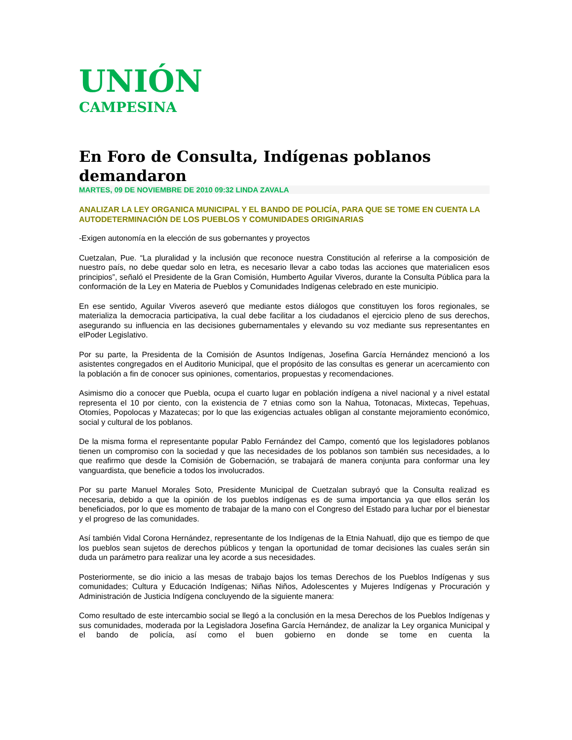UNIÓN
CAMPESINA
En Foro de Consulta, Indígenas poblanos demandaron
MARTES, 09 DE NOVIEMBRE DE 2010 09:32 LINDA ZAVALA
ANALIZAR LA LEY ORGANICA MUNICIPAL Y EL BANDO DE POLICÍA, PARA QUE SE TOME EN CUENTA LA AUTODETERMINACIÓN DE LOS PUEBLOS Y COMUNIDADES ORIGINARIAS
-Exigen autonomía en la elección de sus gobernantes y proyectos
Cuetzalan, Pue. “La pluralidad y la inclusión que reconoce nuestra Constitución al referirse a la composición de nuestro país, no debe quedar solo en letra, es necesario llevar a cabo todas las acciones que materialicen esos principios”, señaló el Presidente de la Gran Comisión, Humberto Aguilar Viveros, durante la Consulta Pública para la conformación de la Ley en Materia de Pueblos y Comunidades Indígenas celebrado en este municipio.
En ese sentido, Aguilar Viveros aseveró que mediante estos diálogos que constituyen los foros regionales, se materializa la democracia participativa, la cual debe facilitar a los ciudadanos el ejercicio pleno de sus derechos, asegurando su influencia en las decisiones gubernamentales y elevando su voz mediante sus representantes en elPoder Legislativo.
Por su parte, la Presidenta de la Comisión de Asuntos Indígenas, Josefina García Hernández mencionó a los asistentes congregados en el Auditorio Municipal, que el propósito de las consultas es generar un acercamiento con la población a fin de conocer sus opiniones, comentarios, propuestas y recomendaciones.
Asimismo dio a conocer que Puebla, ocupa el cuarto lugar en población indígena a nivel nacional y a nivel estatal representa el 10 por ciento, con la existencia de 7 etnias como son la Nahua, Totonacas, Mixtecas, Tepehuas, Otomíes, Popolocas y Mazatecas; por lo que las exigencias actuales obligan al constante mejoramiento económico, social y cultural de los poblanos.
De la misma forma el representante popular Pablo Fernández del Campo, comentó que los legisladores poblanos tienen un compromiso con la sociedad y que las necesidades de los poblanos son también sus necesidades, a lo que reafirmo que desde la Comisión de Gobernación, se trabajará de manera conjunta para conformar una ley vanguardista, que beneficie a todos los involucrados.
Por su parte Manuel Morales Soto, Presidente Municipal de Cuetzalan subrayó que la Consulta realizad es necesaria, debido a que la opinión de los pueblos indígenas es de suma importancia ya que ellos serán los beneficiados, por lo que es momento de trabajar de la mano con el Congreso del Estado para luchar por el bienestar y el progreso de las comunidades.
Así también Vidal Corona Hernández, representante de los Indígenas de la Etnia Nahuatl, dijo que es tiempo de que los pueblos sean sujetos de derechos públicos y tengan la oportunidad de tomar decisiones las cuales serán sin duda un parámetro para realizar una ley acorde a sus necesidades.
Posteriormente, se dio inicio a las mesas de trabajo bajos los temas Derechos de los Pueblos Indígenas y sus comunidades; Cultura y Educación Indígenas; Niñas Niños, Adolescentes y Mujeres Indígenas y Procuración y Administración de Justicia Indígena concluyendo de la siguiente manera:
Como resultado de este intercambio social se llegó a la conclusión en la mesa Derechos de los Pueblos Indígenas y sus comunidades, moderada por la Legisladora Josefina García Hernández, de analizar la Ley organica Municipal y el bando de policía, así como el buen gobierno en donde se tome en cuenta la